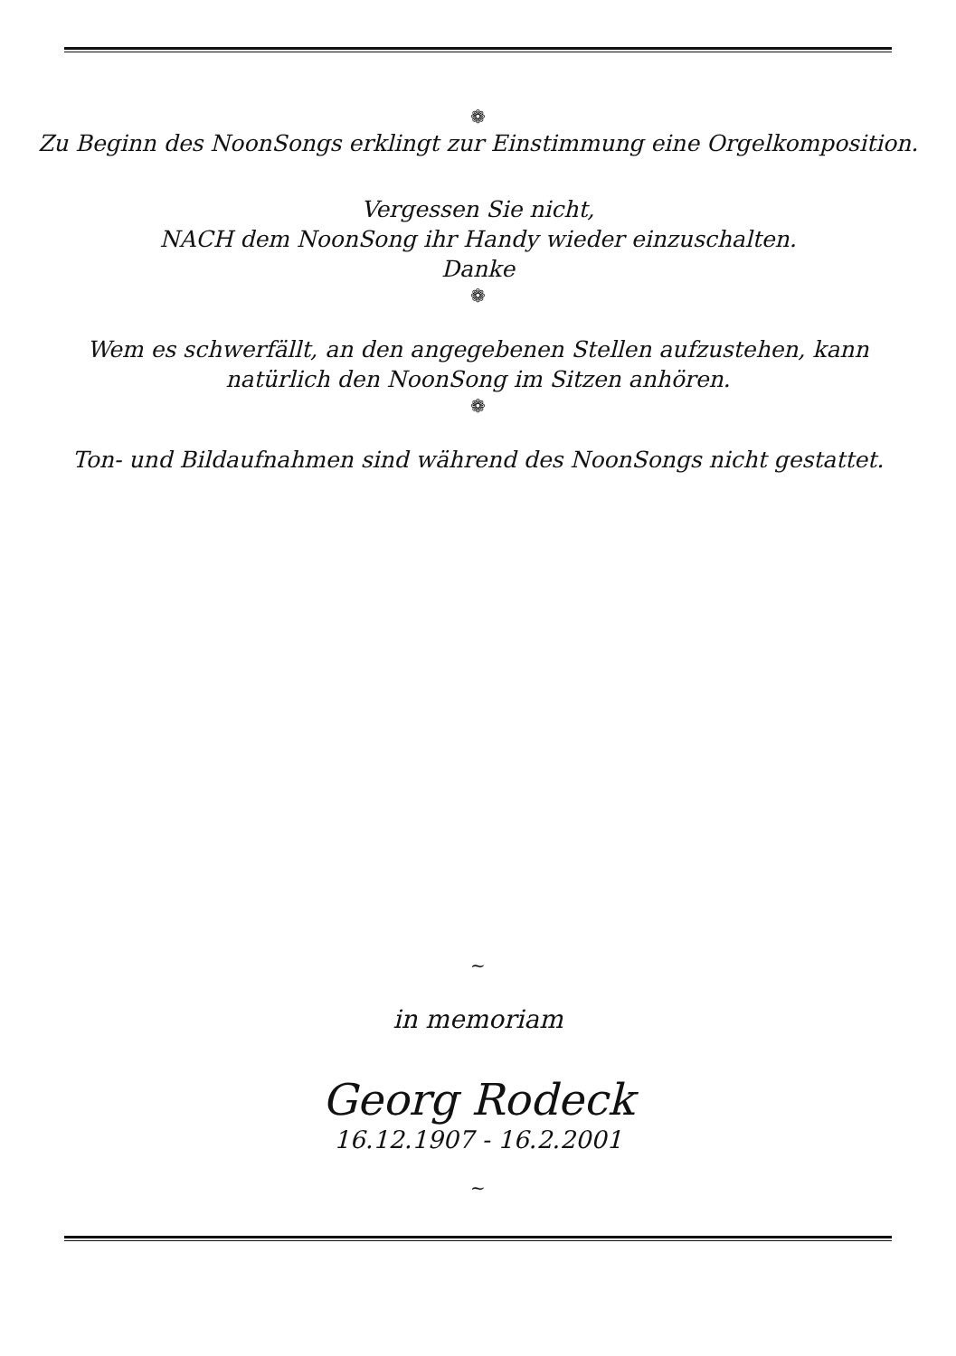❁
Zu Beginn des NoonSongs erklingt zur Einstimmung eine Orgelkomposition.
Vergessen Sie nicht,
NACH dem NoonSong ihr Handy wieder einzuschalten.
Danke
❁
Wem es schwerfällt, an den angegebenen Stellen aufzustehen, kann
natürlich den NoonSong im Sitzen anhören.
❁
Ton- und Bildaufnahmen sind während des NoonSongs nicht gestattet.
~
in memoriam
Georg Rodeck
16.12.1907 - 16.2.2001
~